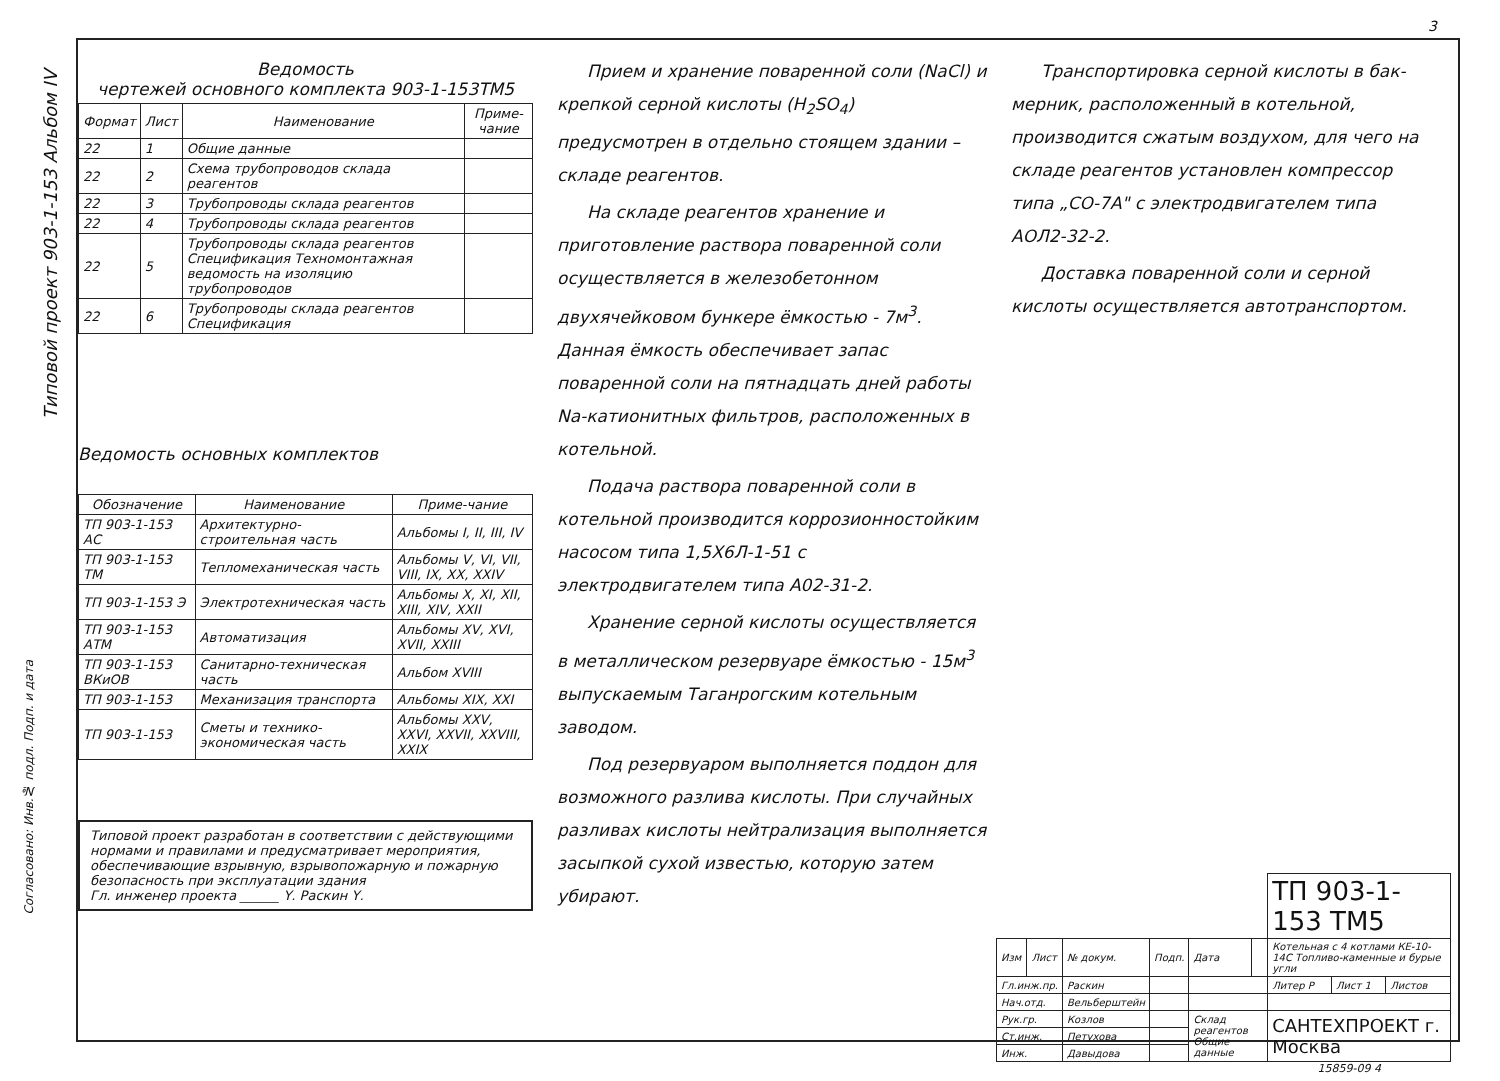Типовой проект 903-1-153 Альбом IV
Ведомость
чертежей основного комплекта 903-1-153ТМ5
| Формат | Лист | Наименование | Приме-чание |
| --- | --- | --- | --- |
| 22 | 1 | Общие данные | |
| 22 | 2 | Схема трубопроводов склада реагентов | |
| 22 | 3 | Трубопроводы склада реагентов | |
| 22 | 4 | Трубопроводы склада реагентов | |
| 22 | 5 | Трубопроводы склада реагентов Спецификация Техномонтажная ведомость на изоляцию трубопроводов | |
| 22 | 6 | Трубопроводы склада реагентов Спецификация | |
Ведомость основных комплектов
| Обозначение | Наименование | Приме-чание |
| --- | --- | --- |
| ТП 903-1-153 АС | Архитектурно-строительная часть | Альбомы I, II, III, IV |
| ТП 903-1-153 ТМ | Тепломеханическая часть | Альбомы V, VI, VII, VIII, IX, XX, XXIV |
| ТП 903-1-153 Э | Электротехническая часть | Альбомы X, XI, XII, XIII, XIV, XXII |
| ТП 903-1-153 АТМ | Автоматизация | Альбомы XV, XVI, XVII, XXIII |
| ТП 903-1-153 ВКиОВ | Санитарно-техническая часть | Альбом XVIII |
| ТП 903-1-153 | Механизация транспорта | Альбомы XIX, XXI |
| ТП 903-1-153 | Сметы и технико-экономическая часть | Альбомы XXV, XXVI, XXVII, XXVIII, XXIX |
Типовой проект разработан в соответствии с действующими нормами и правилами и предусматривает мероприятия, обеспечивающие взрывную, взрывопожарную и пожарную безопасность при эксплуатации здания
Гл. инженер проекта ______ Ү. Раскин Ү.
Прием и хранение поваренной соли (NaCl) и крепкой серной кислоты (H<sub>2</sub>SO<sub>4</sub>) предусмотрен в отдельно стоящем здании – складе реагентов.
На складе реагентов хранение и приготовление раствора поваренной соли осуществляется в железобетонном двухячейковом бункере ёмкостью - 7м<sup>3</sup>. Данная ёмкость обеспечивает запас поваренной соли на пятнадцать дней работы Na-катионитных фильтров, расположенных в котельной.
Подача раствора поваренной соли в котельной производится коррозионностойким насосом типа 1,5Х6Л-1-51 с электродвигателем типа А02-31-2.
Хранение серной кислоты осуществляется в металлическом резервуаре ёмкостью - 15м<sup>3</sup> выпускаемым Таганрогским котельным заводом.
Под резервуаром выполняется поддон для возможного разлива кислоты. При случайных разливах кислоты нейтрализация выполняется засыпкой сухой известью, которую затем убирают.
Транспортировка серной кислоты в бак-мерник, расположенный в котельной, производится сжатым воздухом, для чего на складе реагентов установлен компрессор типа „СО-7А" с электродвигателем типа АОЛ2-32-2.
Доставка поваренной соли и серной кислоты осуществляется автотранспортом.
3
| | | | | | | ТП 903-1-153 ТМ5 | | |
| Изм | Лист | № докум. | Подп. | Дата | | Котельная с 4 котлами КЕ-10-14С Топливо-каменные и бурые угли | | |
| Гл.инж.пр. | | Раскин | | | | Литер Р | Лист 1 | Листов |
| Нач.отд. | | Вельберштейн | | | | | | |
| Рук.гр. | | Козлов | | Склад реагентов Общие данные | | САНТЕХПРОЕКТ г. Москва | | |
| Ст.инж. | | Петухова | | | | | | |
| Инж. | | Давыдова | | | | | | |
15859-09 4
Согласовано: Инв.№ подл. Подп. и дата